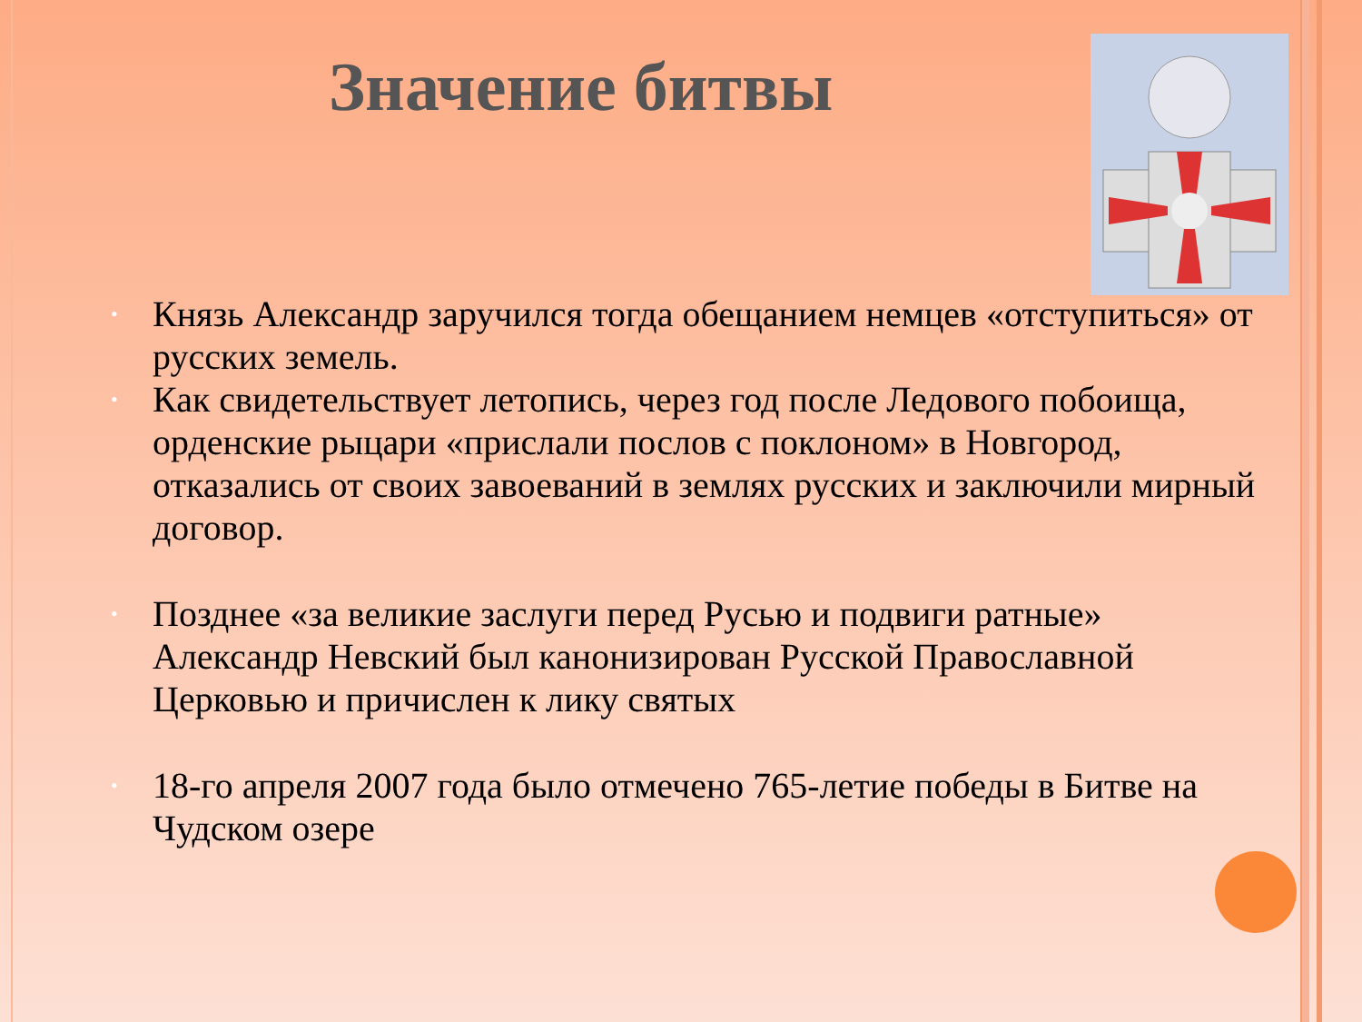Значение битвы
• Князь Александр заручился тогда обещанием немцев «отступиться» от русских земель.
• Как свидетельствует летопись, через год после Ледового побоища, орденские рыцари «прислали послов с поклоном» в Новгород, отказались от своих завоеваний в землях русских и заключили мирный договор.
• Позднее «за великие заслуги перед Русью и подвиги ратные» Александр Невский был канонизирован Русской Православной Церковью и причислен к лику святых
• 18-го апреля 2007 года было отмечено 765-летие победы в Битве на Чудском озере